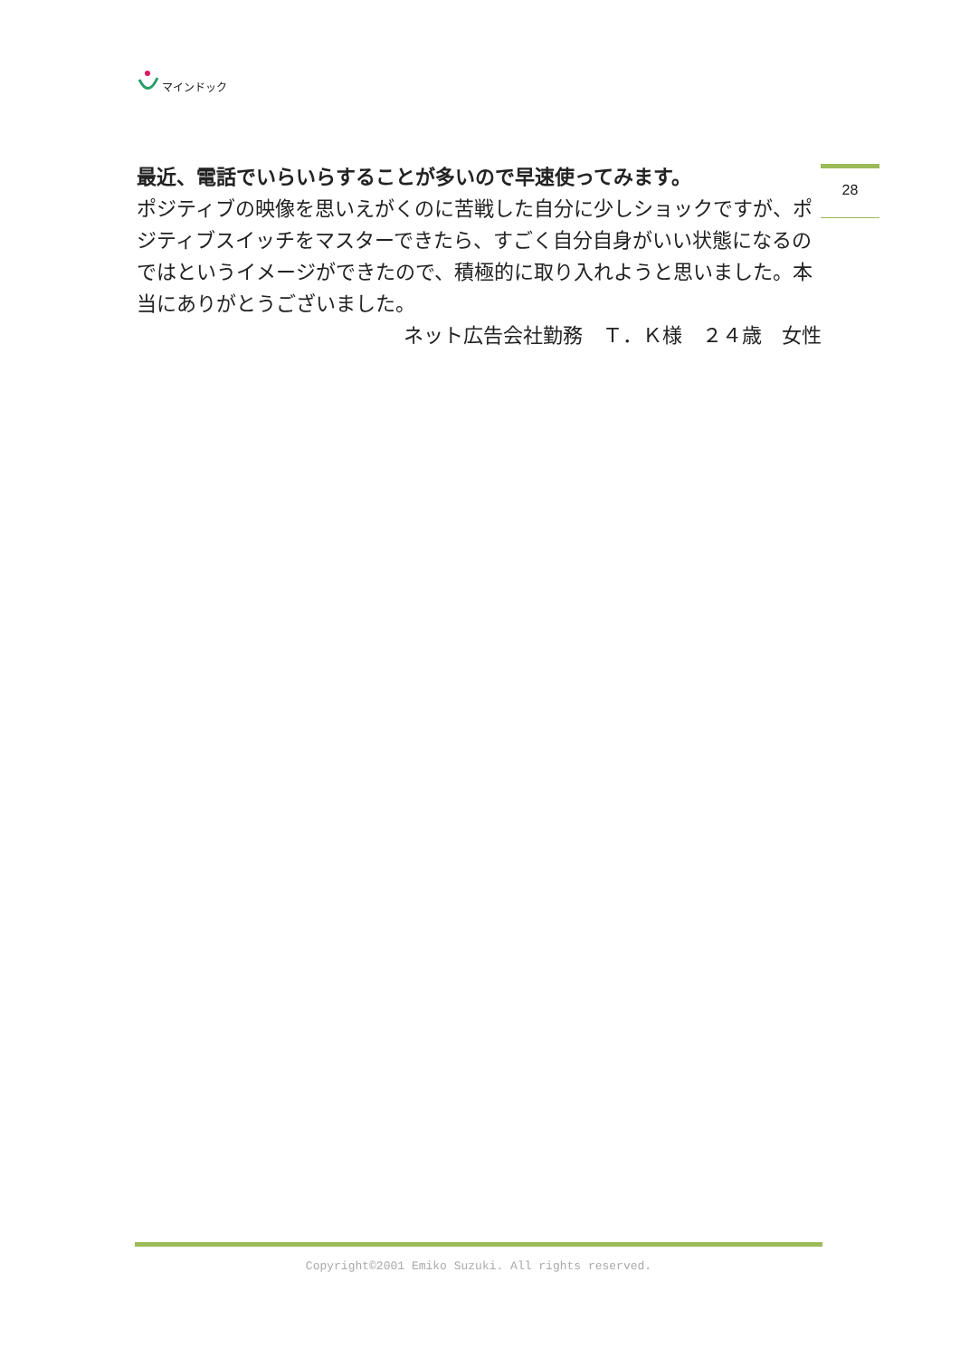マインドック
28
最近、電話でいらいらすることが多いので早速使ってみます。
ポジティブの映像を思いえがくのに苦戦した自分に少しショックですが、ポジティブスイッチをマスターできたら、すごく自分自身がいい状態になるのではというイメージができたので、積極的に取り入れようと思いました。本当にありがとうございました。
ネット広告会社勤務　Ｔ．Ｋ様　２４歳　女性
Copyright©2001 Emiko Suzuki. All rights reserved.